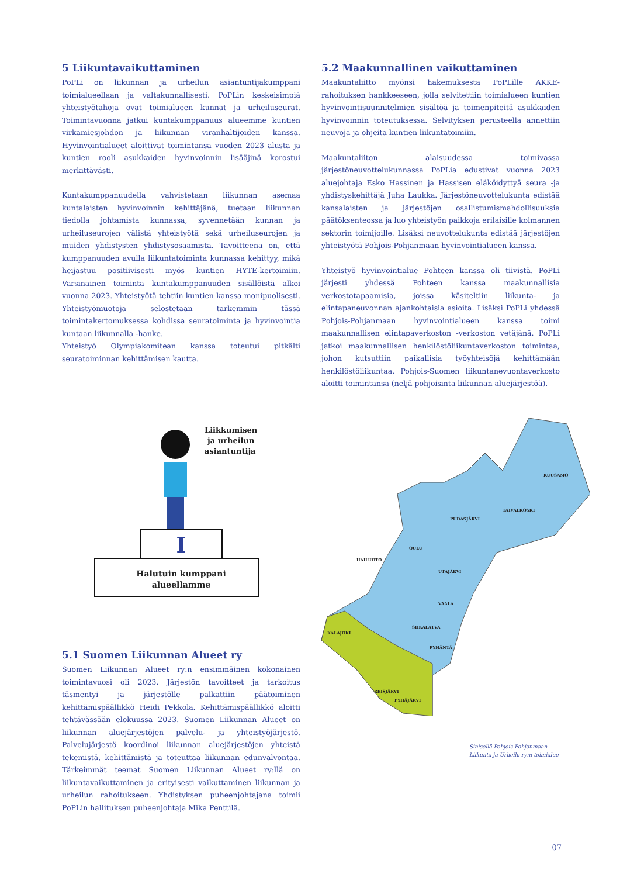5 Liikuntavaikuttaminen
PoPLi on liikunnan ja urheilun asiantuntijakumppani toimialueellaan ja valtakunnallisesti. PoPLin keskeisimpiä yhteistyötahoja ovat toimialueen kunnat ja urheiluseurat. Toimintavuonna jatkui kuntakumppanuus alueemme kuntien virkamiesjohdon ja liikunnan viranhaltijoiden kanssa. Hyvinvointialueet aloittivat toimintansa vuoden 2023 alusta ja kuntien rooli asukkaiden hyvinvoinnin lisääjinä korostui merkittävästi.
Kuntakumppanuudella vahvistetaan liikunnan asemaa kuntalaisten hyvinvoinnin kehittäjänä, tuetaan liikunnan tiedolla johtamista kunnassa, syvennetään kunnan ja urheiluseurojen välistä yhteistyötä sekä urheiluseurojen ja muiden yhdistysten yhdistysosaamista. Tavoitteena on, että kumppanuuden avulla liikuntatoiminta kunnassa kehittyy, mikä heijastuu positiivisesti myös kuntien HYTE-kertoimiin. Varsinainen toiminta kuntakumppanuuden sisällöistä alkoi vuonna 2023. Yhteistyötä tehtiin kuntien kanssa monipuolisesti. Yhteistyömuotoja selostetaan tarkemmin tässä toimintakertomuksessa kohdissa seuratoiminta ja hyvinvointia kuntaan liikunnalla -hanke.
Yhteistyö Olympiakomitean kanssa toteutui pitkälti seuratoiminnan kehittämisen kautta.
5.2 Maakunnallinen vaikuttaminen
Maakuntaliitto myönsi hakemuksesta PoPLille AKKE-rahoituksen hankkeeseen, jolla selvitettiin toimialueen kuntien hyvinvointisuunnitelmien sisältöä ja toimenpiteitä asukkaiden hyvinvoinnin toteutuksessa. Selvityksen perusteella annettiin neuvoja ja ohjeita kuntien liikuntatoimiin.
Maakuntaliiton alaisuudessa toimivassa järjestöneuvottelukunnassa PoPLia edustivat vuonna 2023 aluejohtaja Esko Hassinen ja Hassisen eläköidyttyä seura -ja yhdistyskehittäjä Juha Laukka. Järjestöneuvottelukunta edistää kansalaisten ja järjestöjen osallistumismahdollisuuksia päätöksenteossa ja luo yhteistyön paikkoja erilaisille kolmannen sektorin toimijoille. Lisäksi neuvottelukunta edistää järjestöjen yhteistyötä Pohjois-Pohjanmaan hyvinvointialueen kanssa.
Yhteistyö hyvinvointialue Pohteen kanssa oli tiivistä. PoPLi järjesti yhdessä Pohteen kanssa maakunnallisia verkostotapaamisia, joissa käsiteltiin liikunta- ja elintapaneuvonnan ajankohtaisia asioita. Lisäksi PoPLi yhdessä Pohjois-Pohjanmaan hyvinvointialueen kanssa toimi maakunnallisen elintapaverkoston -verkoston vetäjänä. PoPLi jatkoi maakunnallisen henkilöstöliikuntaverkoston toimintaa, johon kutsuttiin paikallisia työyhteisöjä kehittämään henkilöstöliikuntaa. Pohjois-Suomen liikuntanevuontaverkosto aloitti toimintansa (neljä pohjoisinta liikunnan aluejärjestöä).
I
Halutuin kumppani
alueellamme
Liikkumisen
ja urheilun
asiantuntija
5.1 Suomen Liikunnan Alueet ry
Suomen Liikunnan Alueet ry:n ensimmäinen kokonainen toimintavuosi oli 2023. Järjestön tavoitteet ja tarkoitus täsmentyi ja järjestölle palkattiin päätoiminen kehittämispäällikkö Heidi Pekkola. Kehittämispäällikkö aloitti tehtävässään elokuussa 2023. Suomen Liikunnan Alueet on liikunnan aluejärjestöjen palvelu- ja yhteistyöjärjestö. Palvelujärjestö koordinoi liikunnan aluejärjestöjen yhteistä tekemistä, kehittämistä ja toteuttaa liikunnan edunvalvontaa. Tärkeimmät teemat Suomen Liikunnan Alueet ry:llä on liikuntavaikuttaminen ja erityisesti vaikuttaminen liikunnan ja urheilun rahoitukseen. Yhdistyksen puheenjohtajana toimii PoPLin hallituksen puheenjohtaja Mika Penttilä.
KUUSAMO
TAIVALKOSKI
PUDASJÄRVI
OULU
UTAJÄRVI
VAALA
SIIKALATVA
PYHÄNTÄ
HAILUOTO
PYHÄJÄRVI
KALAJOKI
REISJÄRVI
Sinisellä Pohjois-Pohjanmaan
Liikunta ja Urheilu ry:n toimialue
07